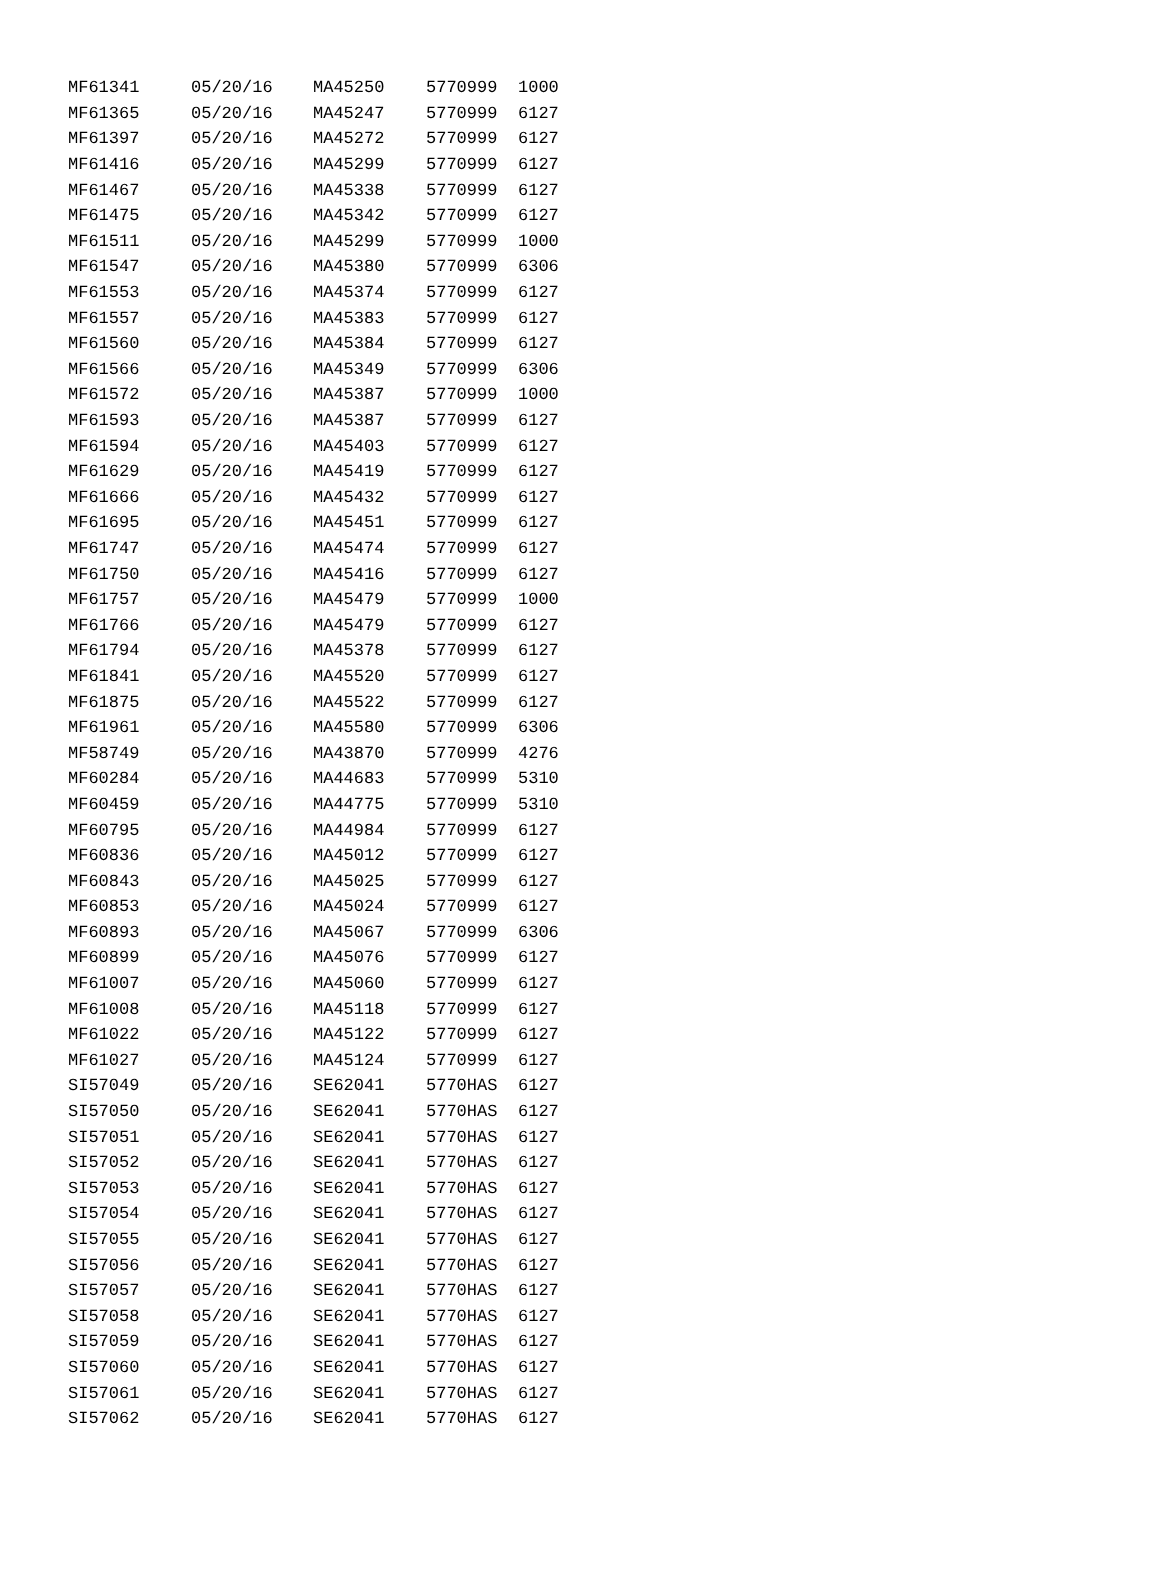| MF61341 | 05/20/16 | MA45250 | 5770999 | 1000 |
| MF61365 | 05/20/16 | MA45247 | 5770999 | 6127 |
| MF61397 | 05/20/16 | MA45272 | 5770999 | 6127 |
| MF61416 | 05/20/16 | MA45299 | 5770999 | 6127 |
| MF61467 | 05/20/16 | MA45338 | 5770999 | 6127 |
| MF61475 | 05/20/16 | MA45342 | 5770999 | 6127 |
| MF61511 | 05/20/16 | MA45299 | 5770999 | 1000 |
| MF61547 | 05/20/16 | MA45380 | 5770999 | 6306 |
| MF61553 | 05/20/16 | MA45374 | 5770999 | 6127 |
| MF61557 | 05/20/16 | MA45383 | 5770999 | 6127 |
| MF61560 | 05/20/16 | MA45384 | 5770999 | 6127 |
| MF61566 | 05/20/16 | MA45349 | 5770999 | 6306 |
| MF61572 | 05/20/16 | MA45387 | 5770999 | 1000 |
| MF61593 | 05/20/16 | MA45387 | 5770999 | 6127 |
| MF61594 | 05/20/16 | MA45403 | 5770999 | 6127 |
| MF61629 | 05/20/16 | MA45419 | 5770999 | 6127 |
| MF61666 | 05/20/16 | MA45432 | 5770999 | 6127 |
| MF61695 | 05/20/16 | MA45451 | 5770999 | 6127 |
| MF61747 | 05/20/16 | MA45474 | 5770999 | 6127 |
| MF61750 | 05/20/16 | MA45416 | 5770999 | 6127 |
| MF61757 | 05/20/16 | MA45479 | 5770999 | 1000 |
| MF61766 | 05/20/16 | MA45479 | 5770999 | 6127 |
| MF61794 | 05/20/16 | MA45378 | 5770999 | 6127 |
| MF61841 | 05/20/16 | MA45520 | 5770999 | 6127 |
| MF61875 | 05/20/16 | MA45522 | 5770999 | 6127 |
| MF61961 | 05/20/16 | MA45580 | 5770999 | 6306 |
| MF58749 | 05/20/16 | MA43870 | 5770999 | 4276 |
| MF60284 | 05/20/16 | MA44683 | 5770999 | 5310 |
| MF60459 | 05/20/16 | MA44775 | 5770999 | 5310 |
| MF60795 | 05/20/16 | MA44984 | 5770999 | 6127 |
| MF60836 | 05/20/16 | MA45012 | 5770999 | 6127 |
| MF60843 | 05/20/16 | MA45025 | 5770999 | 6127 |
| MF60853 | 05/20/16 | MA45024 | 5770999 | 6127 |
| MF60893 | 05/20/16 | MA45067 | 5770999 | 6306 |
| MF60899 | 05/20/16 | MA45076 | 5770999 | 6127 |
| MF61007 | 05/20/16 | MA45060 | 5770999 | 6127 |
| MF61008 | 05/20/16 | MA45118 | 5770999 | 6127 |
| MF61022 | 05/20/16 | MA45122 | 5770999 | 6127 |
| MF61027 | 05/20/16 | MA45124 | 5770999 | 6127 |
| SI57049 | 05/20/16 | SE62041 | 5770HAS | 6127 |
| SI57050 | 05/20/16 | SE62041 | 5770HAS | 6127 |
| SI57051 | 05/20/16 | SE62041 | 5770HAS | 6127 |
| SI57052 | 05/20/16 | SE62041 | 5770HAS | 6127 |
| SI57053 | 05/20/16 | SE62041 | 5770HAS | 6127 |
| SI57054 | 05/20/16 | SE62041 | 5770HAS | 6127 |
| SI57055 | 05/20/16 | SE62041 | 5770HAS | 6127 |
| SI57056 | 05/20/16 | SE62041 | 5770HAS | 6127 |
| SI57057 | 05/20/16 | SE62041 | 5770HAS | 6127 |
| SI57058 | 05/20/16 | SE62041 | 5770HAS | 6127 |
| SI57059 | 05/20/16 | SE62041 | 5770HAS | 6127 |
| SI57060 | 05/20/16 | SE62041 | 5770HAS | 6127 |
| SI57061 | 05/20/16 | SE62041 | 5770HAS | 6127 |
| SI57062 | 05/20/16 | SE62041 | 5770HAS | 6127 |